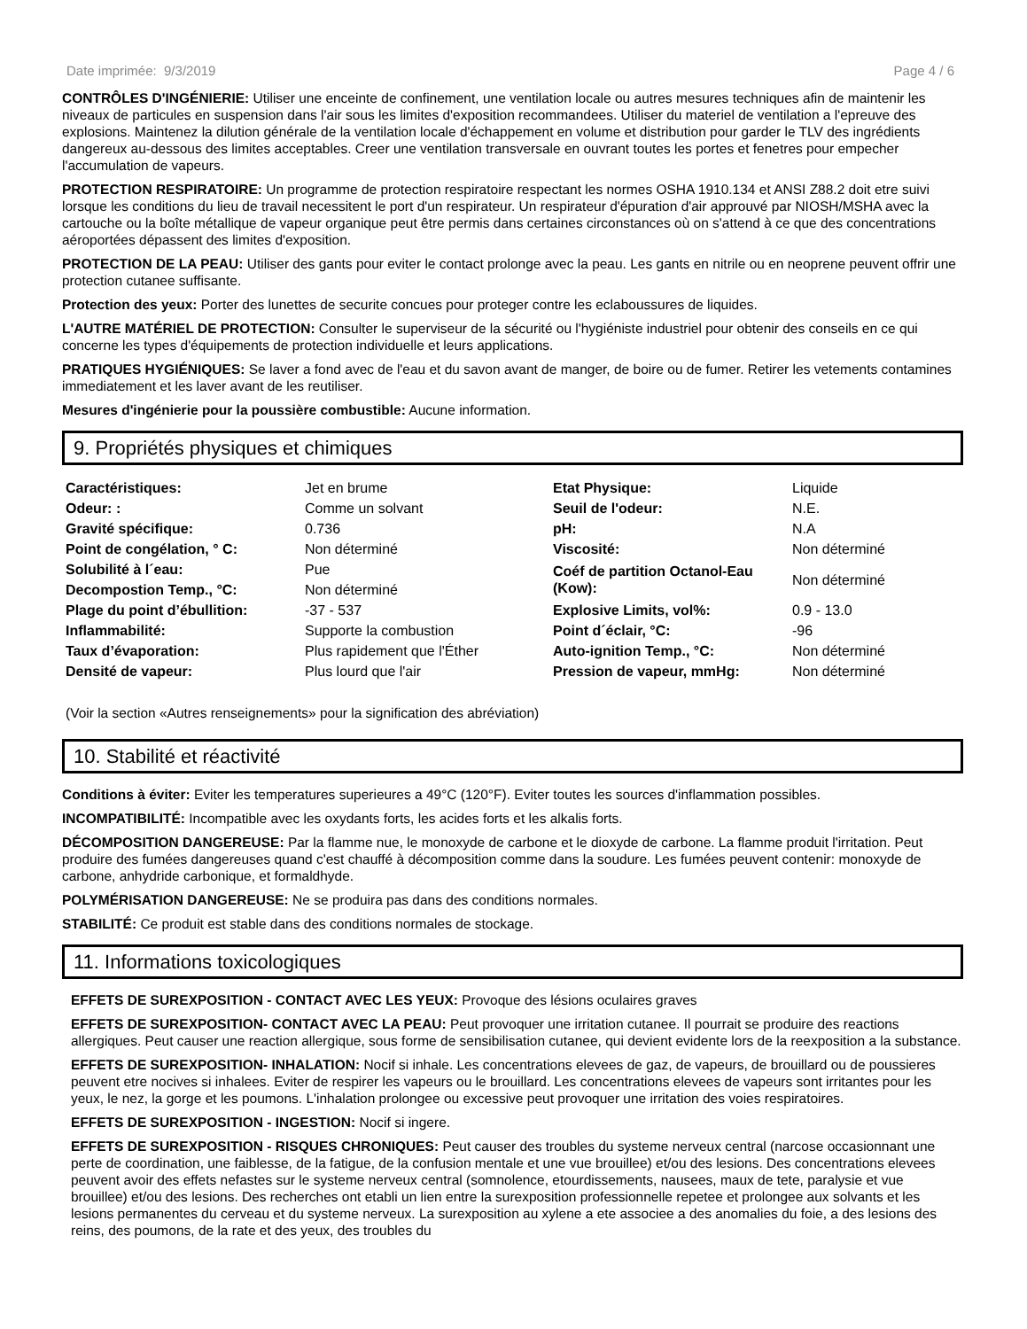Date imprimée: 9/3/2019 Page 4 / 6
CONTRÔLES D'INGÉNIERIE: Utiliser une enceinte de confinement, une ventilation locale ou autres mesures techniques afin de maintenir les niveaux de particules en suspension dans l'air sous les limites d'exposition recommandees. Utiliser du materiel de ventilation a l'epreuve des explosions. Maintenez la dilution générale de la ventilation locale d'échappement en volume et distribution pour garder le TLV des ingrédients dangereux au-dessous des limites acceptables. Creer une ventilation transversale en ouvrant toutes les portes et fenetres pour empecher l'accumulation de vapeurs.
PROTECTION RESPIRATOIRE: Un programme de protection respiratoire respectant les normes OSHA 1910.134 et ANSI Z88.2 doit etre suivi lorsque les conditions du lieu de travail necessitent le port d'un respirateur. Un respirateur d'épuration d'air approuvé par NIOSH/MSHA avec la cartouche ou la boîte métallique de vapeur organique peut être permis dans certaines circonstances où on s'attend à ce que des concentrations aéroportées dépassent des limites d'exposition.
PROTECTION DE LA PEAU: Utiliser des gants pour eviter le contact prolonge avec la peau. Les gants en nitrile ou en neoprene peuvent offrir une protection cutanee suffisante.
Protection des yeux: Porter des lunettes de securite concues pour proteger contre les eclaboussures de liquides.
L'AUTRE MATÉRIEL DE PROTECTION: Consulter le superviseur de la sécurité ou l'hygiéniste industriel pour obtenir des conseils en ce qui concerne les types d'équipements de protection individuelle et leurs applications.
PRATIQUES HYGIÉNIQUES: Se laver a fond avec de l'eau et du savon avant de manger, de boire ou de fumer. Retirer les vetements contamines immediatement et les laver avant de les reutiliser.
Mesures d'ingénierie pour la poussière combustible: Aucune information.
9. Propriétés physiques et chimiques
| Caractéristiques: | Jet en brume | Etat Physique: | Liquide |
| Odeur: : | Comme un solvant | Seuil de l'odeur: | N.E. |
| Gravité spécifique: | 0.736 | pH: | N.A |
| Point de congélation, ° C: | Non déterminé | Viscosité: | Non déterminé |
| Solubilité à l´eau: | Pue | Coéf de partition Octanol-Eau (Kow): | Non déterminé |
| Decompostion Temp., °C: | Non déterminé | | |
| Plage du point d’ébullition: | -37 - 537 | Explosive Limits, vol%: | 0.9 - 13.0 |
| Inflammabilité: | Supporte la combustion | Point d´éclair, °C: | -96 |
| Taux d’évaporation: | Plus rapidement que l'Éther | Auto-ignition Temp., °C: | Non déterminé |
| Densité de vapeur: | Plus lourd que l'air | Pression de vapeur, mmHg: | Non déterminé |
(Voir la section «Autres renseignements» pour la signification des abréviation)
10. Stabilité et réactivité
Conditions à éviter: Eviter les temperatures superieures a 49°C (120°F). Eviter toutes les sources d'inflammation possibles.
INCOMPATIBILITÉ: Incompatible avec les oxydants forts, les acides forts et les alkalis forts.
DÉCOMPOSITION DANGEREUSE: Par la flamme nue, le monoxyde de carbone et le dioxyde de carbone. La flamme produit l'irritation. Peut produire des fumées dangereuses quand c'est chauffé à décomposition comme dans la soudure. Les fumées peuvent contenir: monoxyde de carbone, anhydride carbonique, et formaldhyde.
POLYMÉRISATION DANGEREUSE: Ne se produira pas dans des conditions normales.
STABILITÉ: Ce produit est stable dans des conditions normales de stockage.
11. Informations toxicologiques
EFFETS DE SUREXPOSITION - CONTACT AVEC LES YEUX: Provoque des lésions oculaires graves
EFFETS DE SUREXPOSITION- CONTACT AVEC LA PEAU: Peut provoquer une irritation cutanee. Il pourrait se produire des reactions allergiques. Peut causer une reaction allergique, sous forme de sensibilisation cutanee, qui devient evidente lors de la reexposition a la substance.
EFFETS DE SUREXPOSITION- INHALATION: Nocif si inhale. Les concentrations elevees de gaz, de vapeurs, de brouillard ou de poussieres peuvent etre nocives si inhalees. Eviter de respirer les vapeurs ou le brouillard. Les concentrations elevees de vapeurs sont irritantes pour les yeux, le nez, la gorge et les poumons. L'inhalation prolongee ou excessive peut provoquer une irritation des voies respiratoires.
EFFETS DE SUREXPOSITION - INGESTION: Nocif si ingere.
EFFETS DE SUREXPOSITION - RISQUES CHRONIQUES: Peut causer des troubles du systeme nerveux central (narcose occasionnant une perte de coordination, une faiblesse, de la fatigue, de la confusion mentale et une vue brouillee) et/ou des lesions. Des concentrations elevees peuvent avoir des effets nefastes sur le systeme nerveux central (somnolence, etourdissements, nausees, maux de tete, paralysie et vue brouillee) et/ou des lesions. Des recherches ont etabli un lien entre la surexposition professionnelle repetee et prolongee aux solvants et les lesions permanentes du cerveau et du systeme nerveux. La surexposition au xylene a ete associee a des anomalies du foie, a des lesions des reins, des poumons, de la rate et des yeux, des troubles du